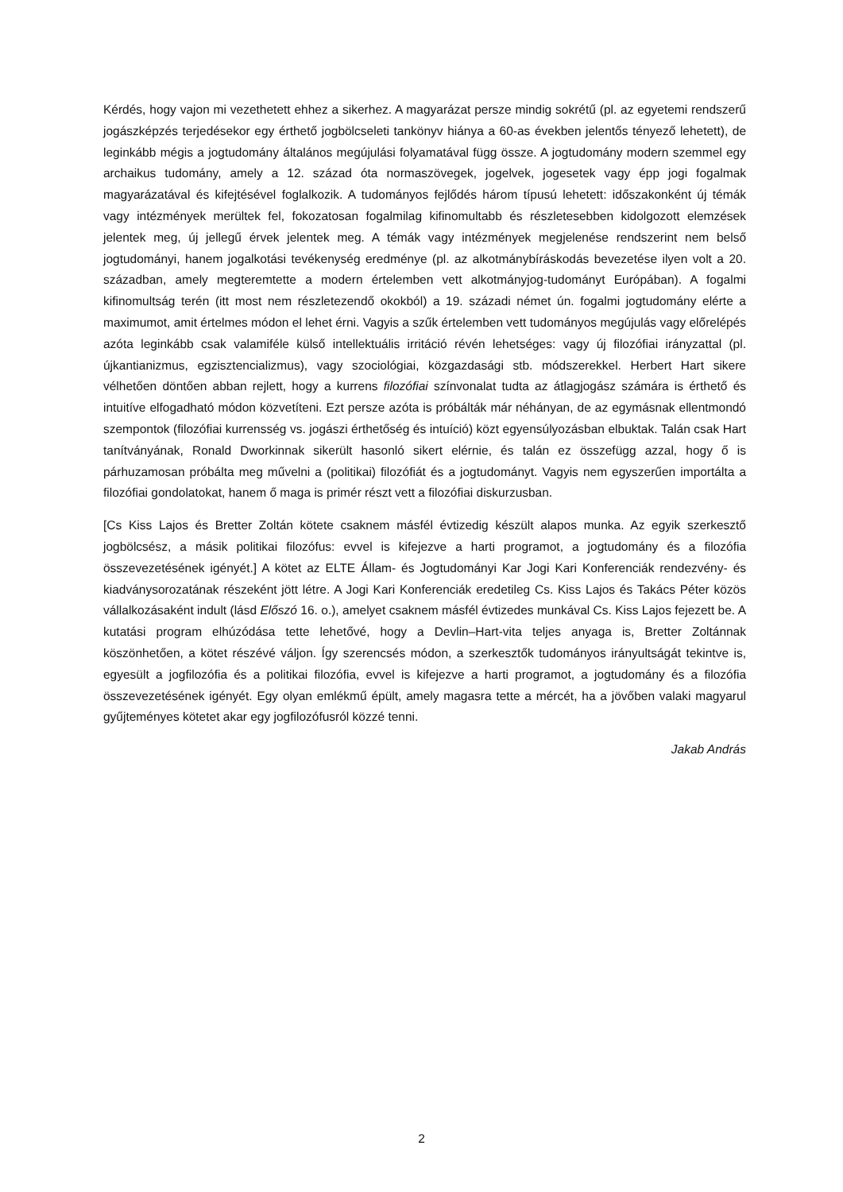Kérdés, hogy vajon mi vezethetett ehhez a sikerhez. A magyarázat persze mindig sokrétű (pl. az egyetemi rendszerű jogászképzés terjedésekor egy érthető jogbölcseleti tankönyv hiánya a 60-as években jelentős tényező lehetett), de leginkább mégis a jogtudomány általános megújulási folyamatával függ össze. A jogtudomány modern szemmel egy archaikus tudomány, amely a 12. század óta normaszövegek, jogelvek, jogesetek vagy épp jogi fogalmak magyarázatával és kifejtésével foglalkozik. A tudományos fejlődés három típusú lehetett: időszakonként új témák vagy intézmények merültek fel, fokozatosan fogalmilag kifinomultabb és részletesebben kidolgozott elemzések jelentek meg, új jellegű érvek jelentek meg. A témák vagy intézmények megjelenése rendszerint nem belső jogtudományi, hanem jogalkotási tevékenység eredménye (pl. az alkotmánybíráskodás bevezetése ilyen volt a 20. században, amely megteremtette a modern értelemben vett alkotmányjog-tudományt Európában). A fogalmi kifinomultság terén (itt most nem részletezendő okokból) a 19. századi német ún. fogalmi jogtudomány elérte a maximumot, amit értelmes módon el lehet érni. Vagyis a szűk értelemben vett tudományos megújulás vagy előrelépés azóta leginkább csak valamiféle külső intellektuális irritáció révén lehetséges: vagy új filozófiai irányzattal (pl. újkantianizmus, egzisztencializmus), vagy szociológiai, közgazdasági stb. módszerekkel. Herbert Hart sikere vélhetően döntően abban rejlett, hogy a kurrens filozófiai színvonalat tudta az átlagjogász számára is érthető és intuitíve elfogadható módon közvetíteni. Ezt persze azóta is próbálták már néhányan, de az egymásnak ellentmondó szempontok (filozófiai kurrensség vs. jogászi érthetőség és intuíció) közt egyensúlyozásban elbuktak. Talán csak Hart tanítványának, Ronald Dworkinnak sikerült hasonló sikert elérnie, és talán ez összefügg azzal, hogy ő is párhuzamosan próbálta meg művelni a (politikai) filozófiát és a jogtudományt. Vagyis nem egyszerűen importálta a filozófiai gondolatokat, hanem ő maga is primér részt vett a filozófiai diskurzusban.
[Cs Kiss Lajos és Bretter Zoltán kötete csaknem másfél évtizedig készült alapos munka. Az egyik szerkesztő jogbölcsész, a másik politikai filozófus: evvel is kifejezve a harti programot, a jogtudomány és a filozófia összevezetésének igényét.] A kötet az ELTE Állam- és Jogtudományi Kar Jogi Kari Konferenciák rendezvény- és kiadványsorozatának részeként jött létre. A Jogi Kari Konferenciák eredetileg Cs. Kiss Lajos és Takács Péter közös vállalkozásaként indult (lásd Előszó 16. o.), amelyet csaknem másfél évtizedes munkával Cs. Kiss Lajos fejezett be. A kutatási program elhúzódása tette lehetővé, hogy a Devlin–Hart-vita teljes anyaga is, Bretter Zoltánnak köszönhetően, a kötet részévé váljon. Így szerencsés módon, a szerkesztők tudományos irányultságát tekintve is, egyesült a jogfilozófia és a politikai filozófia, evvel is kifejezve a harti programot, a jogtudomány és a filozófia összevezetésének igényét. Egy olyan emlékmű épült, amely magasra tette a mércét, ha a jövőben valaki magyarul gyűjteményes kötetet akar egy jogfilozófusról közzé tenni.
Jakab András
2